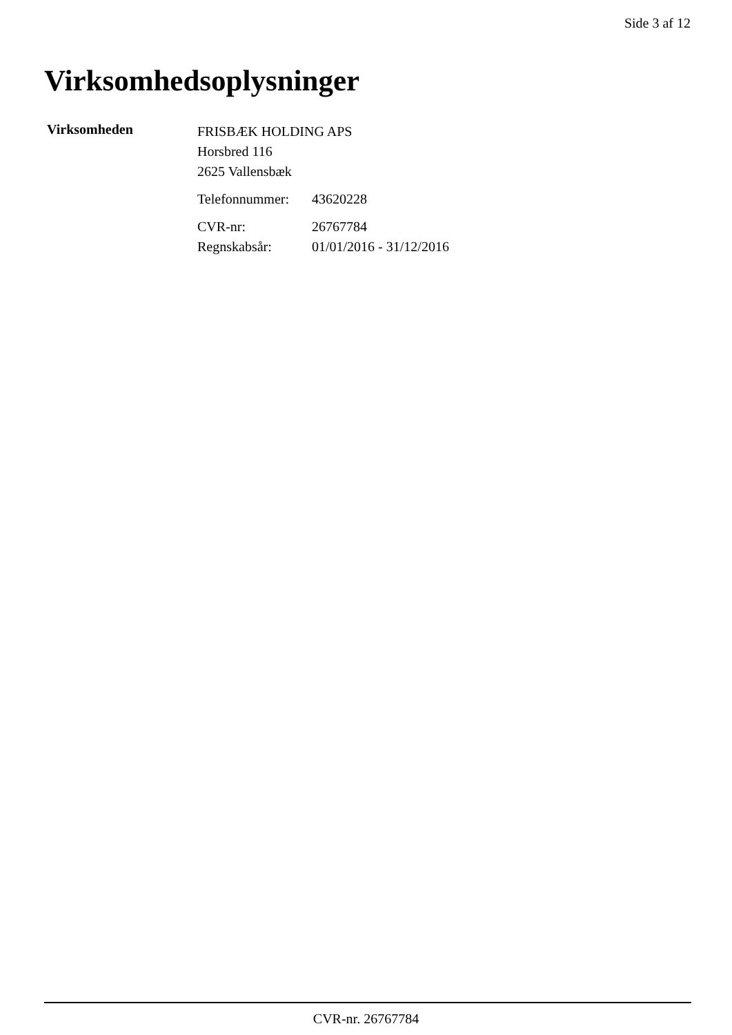Side 3 af 12
Virksomhedsoplysninger
Virksomheden
FRISBÆK HOLDING APS
Horsbred 116
2625 Vallensbæk
Telefonnummer: 43620228
CVR-nr: 26767784
Regnskabsår: 01/01/2016 - 31/12/2016
CVR-nr. 26767784